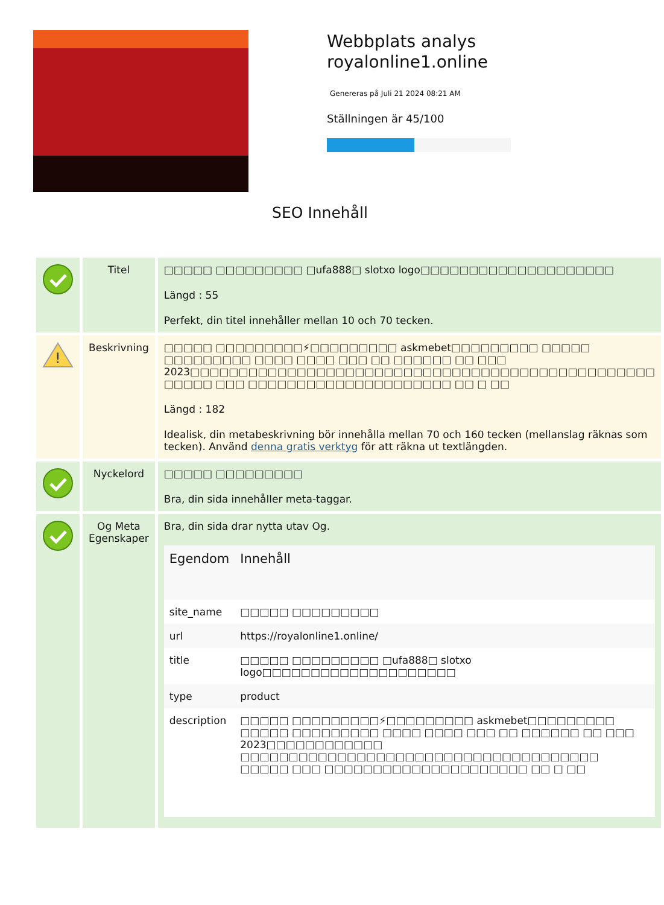Webbplats analys
royalonline1.online
Genereras på Juli 21 2024 08:21 AM
Ställningen är 45/100
SEO Innehåll
| | Titel | □□□□□ □□□□□□□□□ □ufa888□ slotxo logo□□□□□□□□□□□□□□□□□□□□ Längd : 55 Perfekt, din titel innehåller mellan 10 och 70 tecken. |
| ! | Beskrivning | □□□□□ □□□□□□□□□⚡□□□□□□□□□ askmebet□□□□□□□□□ □□□□□ □□□□□□□□□ □□□□ □□□□ □□□ □□ □□□□□□ □□ □□□ 2023□□□□□□□□□□□□□□□□□□□□□□□□□□□□□□□□□□□□□□□□□□□□□□□□ □□□□□ □□□ □□□□□□□□□□□□□□□□□□□□□ □□ □ □□ Längd : 182 Idealisk, din metabeskrivning bör innehålla mellan 70 och 160 tecken (mellanslag räknas som tecken). Använd denna gratis verktyg för att räkna ut textlängden. |
| | Nyckelord | □□□□□ □□□□□□□□□ Bra, din sida innehåller meta-taggar. |
| | Og Meta Egenskaper | Bra, din sida drar nytta utav Og. / Egendom / Innehåll / / --- / --- / / site_name / □□□□□ □□□□□□□□□ / / url / https://royalonline1.online/ / / title / □□□□□ □□□□□□□□□ □ufa888□ slotxo logo□□□□□□□□□□□□□□□□□□□□ / / type / product / / description / □□□□□ □□□□□□□□□⚡□□□□□□□□□ askmebet□□□□□□□□□ □□□□□ □□□□□□□□□ □□□□ □□□□ □□□ □□ □□□□□□ □□ □□□ 2023□□□□□□□□□□□□ □□□□□□□□□□□□□□□□□□□□□□□□□□□□□□□□□□□□□ □□□□□ □□□ □□□□□□□□□□□□□□□□□□□□□ □□ □ □□ / |